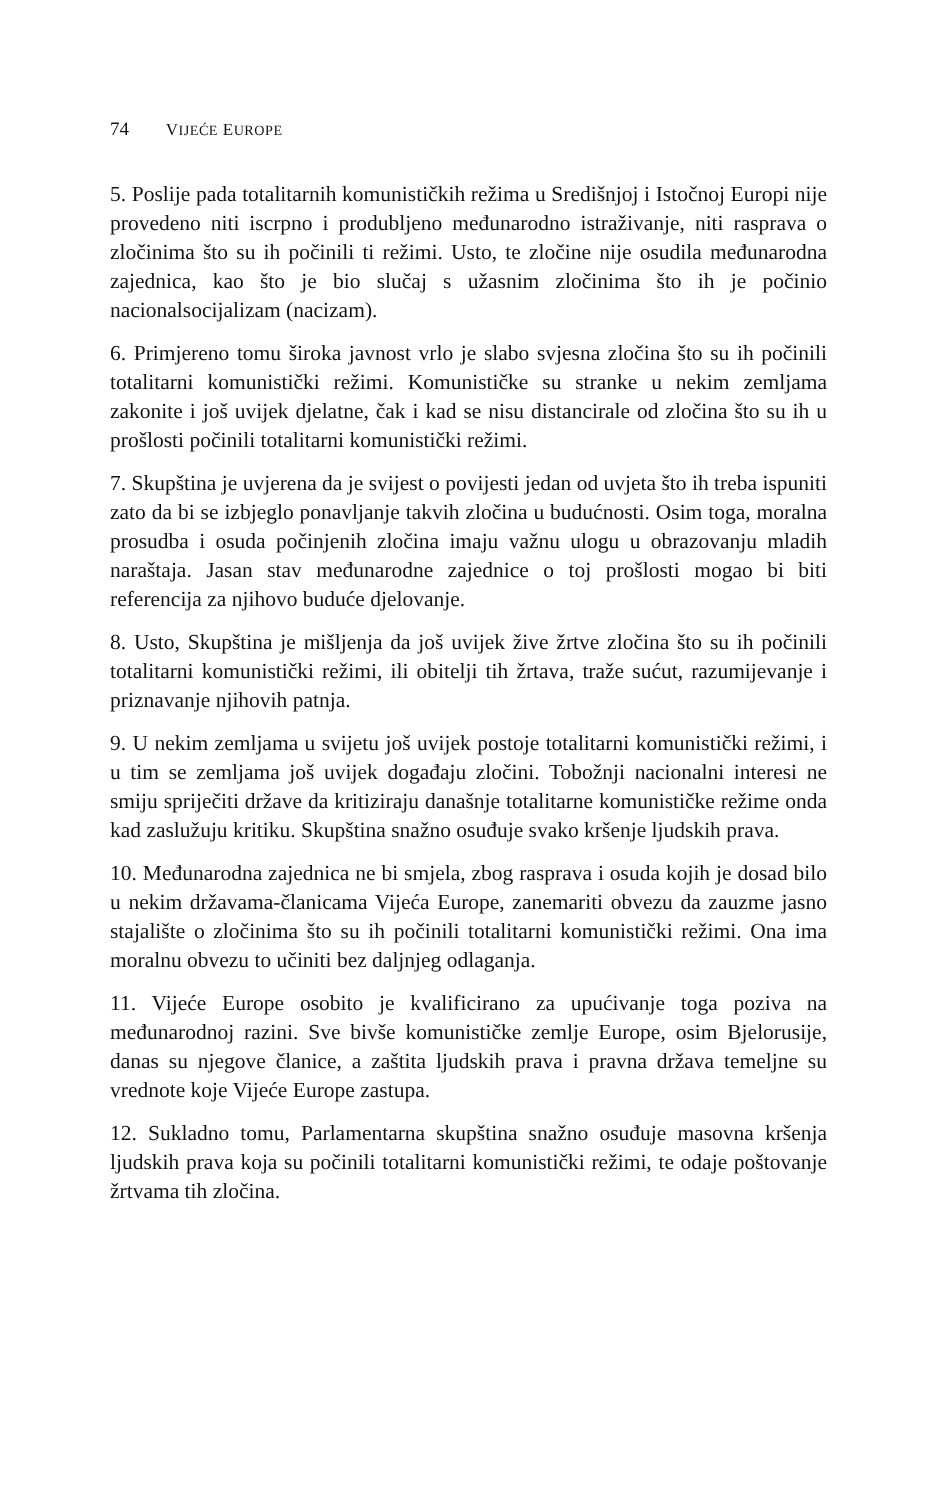74 VIJEĆE EUROPE
5. Poslije pada totalitarnih komunističkih režima u Središnjoj i Istočnoj Europi nije provedeno niti iscrpno i produbljeno međunarodno istraživanje, niti rasprava o zločinima što su ih počinili ti režimi. Usto, te zločine nije osudila međunarodna zajednica, kao što je bio slučaj s užasnim zločinima što ih je počinio nacionalsocijalizam (nacizam).
6. Primjereno tomu široka javnost vrlo je slabo svjesna zločina što su ih počinili totalitarni komunistički režimi. Komunističke su stranke u nekim zemljama zakonite i još uvijek djelatne, čak i kad se nisu distancirale od zločina što su ih u prošlosti počinili totalitarni komunistički režimi.
7. Skupština je uvjerena da je svijest o povijesti jedan od uvjeta što ih treba ispuniti zato da bi se izbjeglo ponavljanje takvih zločina u budućnosti. Osim toga, moralna prosudba i osuda počinjenih zločina imaju važnu ulogu u obrazovanju mladih naraštaja. Jasan stav međunarodne zajednice o toj prošlosti mogao bi biti referencija za njihovo buduće djelovanje.
8. Usto, Skupština je mišljenja da još uvijek žive žrtve zločina što su ih počinili totalitarni komunistički režimi, ili obitelji tih žrtava, traže sućut, razumijevanje i priznavanje njihovih patnja.
9. U nekim zemljama u svijetu još uvijek postoje totalitarni komunistički režimi, i u tim se zemljama još uvijek događaju zločini. Tobožnji nacionalni interesi ne smiju spriječiti države da kritiziraju današnje totalitarne komunističke režime onda kad zaslužuju kritiku. Skupština snažno osuđuje svako kršenje ljudskih prava.
10. Međunarodna zajednica ne bi smjela, zbog rasprava i osuda kojih je dosad bilo u nekim državama-članicama Vijeća Europe, zanemariti obvezu da zauzme jasno stajalište o zločinima što su ih počinili totalitarni komunistički režimi. Ona ima moralnu obvezu to učiniti bez daljnjeg odlaganja.
11. Vijeće Europe osobito je kvalificirano za upućivanje toga poziva na međunarodnoj razini. Sve bivše komunističke zemlje Europe, osim Bjelorusije, danas su njegove članice, a zaštita ljudskih prava i pravna država temeljne su vrednote koje Vijeće Europe zastupa.
12. Sukladno tomu, Parlamentarna skupština snažno osuđuje masovna kršenja ljudskih prava koja su počinili totalitarni komunistički režimi, te odaje poštovanje žrtvama tih zločina.